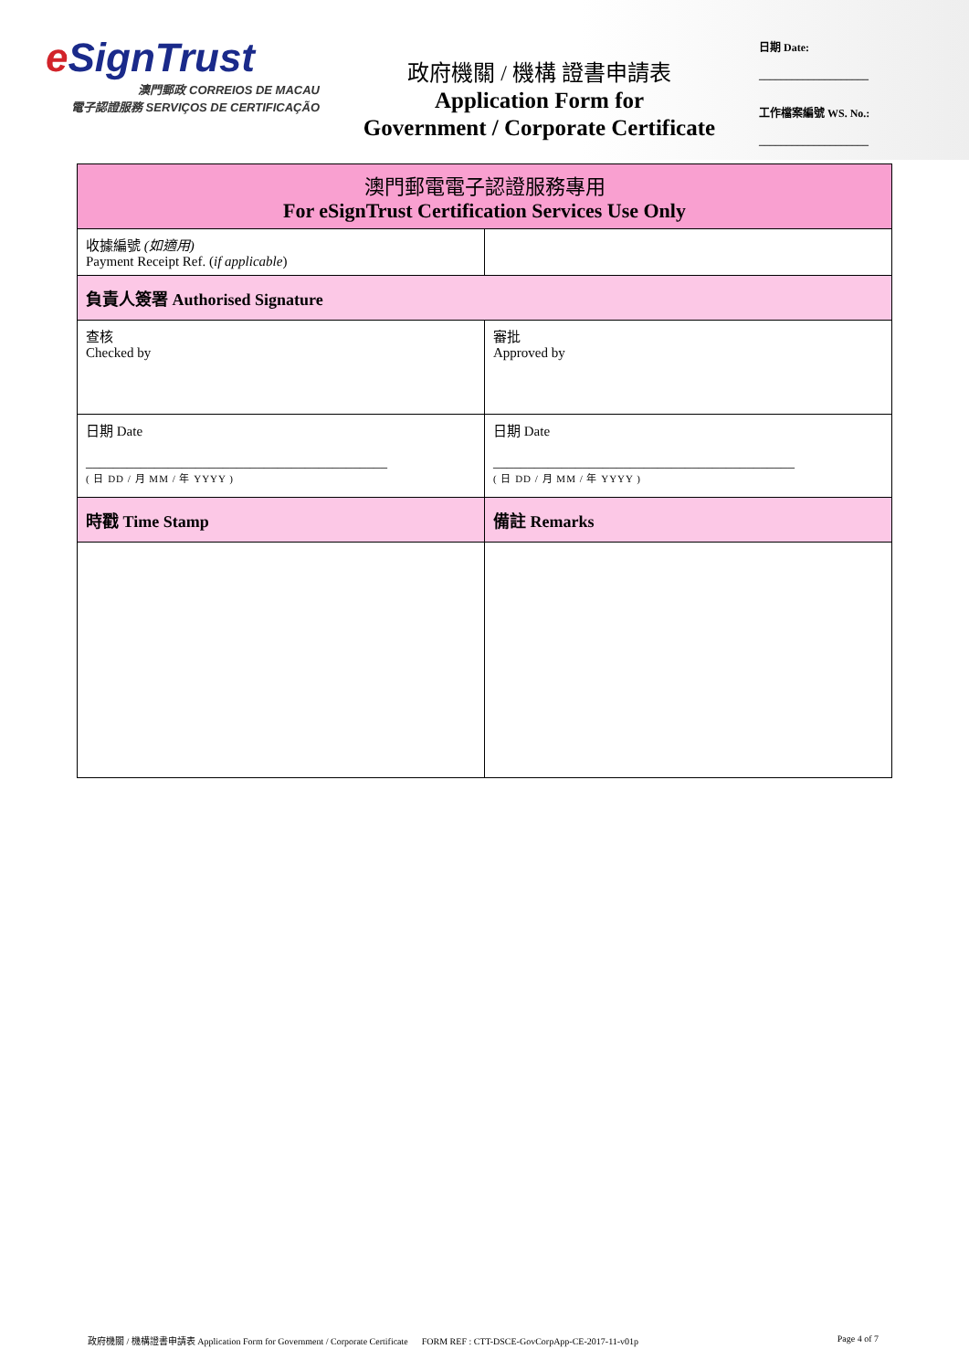e SignTrust
澳門郵政 CORREIOS DE MACAU
電子認證服務 SERVIÇOS DE CERTIFICAÇÃO
政府機關 / 機構 證書申請表
Application Form for
Government / Corporate Certificate
日期 Date:
____________________
工作檔案編號 WS. No.:
____________________
| 澳門郵電電子認證服務專用 For eSignTrust Certification Services Use Only | |
| 收據編號 (如適用) Payment Receipt Ref. ( if applicable ) | |
| 負責人簽署 Authorised Signature | |
| 查核 Checked by | 審批 Approved by |
| 日期 Date ____________________________________________ ( 日 DD / 月 MM / 年 YYYY ) | 日期 Date ____________________________________________ ( 日 DD / 月 MM / 年 YYYY ) |
| 時戳 Time Stamp | 備註 Remarks |
政府機關 / 機構證書申請表 Application Form for Government / Corporate Certificate FORM REF : CTT-DSCE-GovCorpApp-CE-2017-11-v01p Page 4 of 7